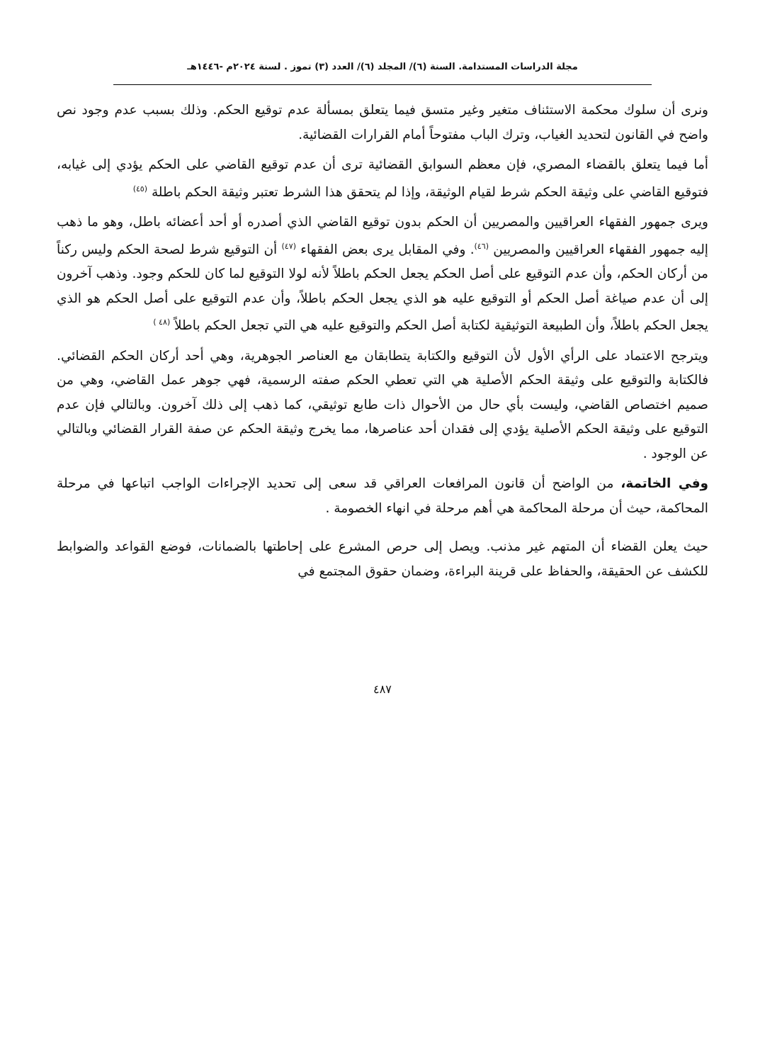مجلة الدراسات المستدامة. السنة (٦)/ المجلد (٦)/ العدد (٣) تموز . لسنة ٢٠٢٤م -١٤٤٦هـ
ونرى أن سلوك محكمة الاستئناف متغير وغير متسق فيما يتعلق بمسألة عدم توقيع الحكم. وذلك بسبب عدم وجود نص واضح في القانون لتحديد الغياب، وترك الباب مفتوحاً أمام القرارات القضائية.
أما فيما يتعلق بالقضاء المصري، فإن معظم السوابق القضائية ترى أن عدم توقيع القاضي على الحكم يؤدي إلى غيابه، فتوقيع القاضي على وثيقة الحكم شرط لقيام الوثيقة، وإذا لم يتحقق هذا الشرط تعتبر وثيقة الحكم باطلة <sup>(٤٥)</sup>
ويرى جمهور الفقهاء العراقيين والمصريين أن الحكم بدون توقيع القاضي الذي أصدره أو أحد أعضائه باطل، وهو ما ذهب إليه جمهور الفقهاء العراقيين والمصريين <sup>(٤٦)</sup>. وفي المقابل يرى بعض الفقهاء <sup>(٤٧)</sup> أن التوقيع شرط لصحة الحكم وليس ركناً من أركان الحكم، وأن عدم التوقيع على أصل الحكم يجعل الحكم باطلاً لأنه لولا التوقيع لما كان للحكم وجود. وذهب آخرون إلى أن عدم صياغة أصل الحكم أو التوقيع عليه هو الذي يجعل الحكم باطلاً، وأن عدم التوقيع على أصل الحكم هو الذي يجعل الحكم باطلاً، وأن الطبيعة التوثيقية لكتابة أصل الحكم والتوقيع عليه هي التي تجعل الحكم باطلاً <sup>(٤٨ )</sup>
ويترجح الاعتماد على الرأي الأول لأن التوقيع والكتابة يتطابقان مع العناصر الجوهرية، وهي أحد أركان الحكم القضائي. فالكتابة والتوقيع على وثيقة الحكم الأصلية هي التي تعطي الحكم صفته الرسمية، فهي جوهر عمل القاضي، وهي من صميم اختصاص القاضي، وليست بأي حال من الأحوال ذات طابع توثيقي، كما ذهب إلى ذلك آخرون. وبالتالي فإن عدم التوقيع على وثيقة الحكم الأصلية يؤدي إلى فقدان أحد عناصرها، مما يخرج وثيقة الحكم عن صفة القرار القضائي وبالتالي عن الوجود .
وفي الخاتمة، من الواضح أن قانون المرافعات العراقي قد سعى إلى تحديد الإجراءات الواجب اتباعها في مرحلة المحاكمة، حيث أن مرحلة المحاكمة هي أهم مرحلة في انهاء الخصومة .
حيث يعلن القضاء أن المتهم غير مذنب. ويصل إلى حرص المشرع على إحاطتها بالضمانات، فوضع القواعد والضوابط للكشف عن الحقيقة، والحفاظ على قرينة البراءة، وضمان حقوق المجتمع في
٤٨٧